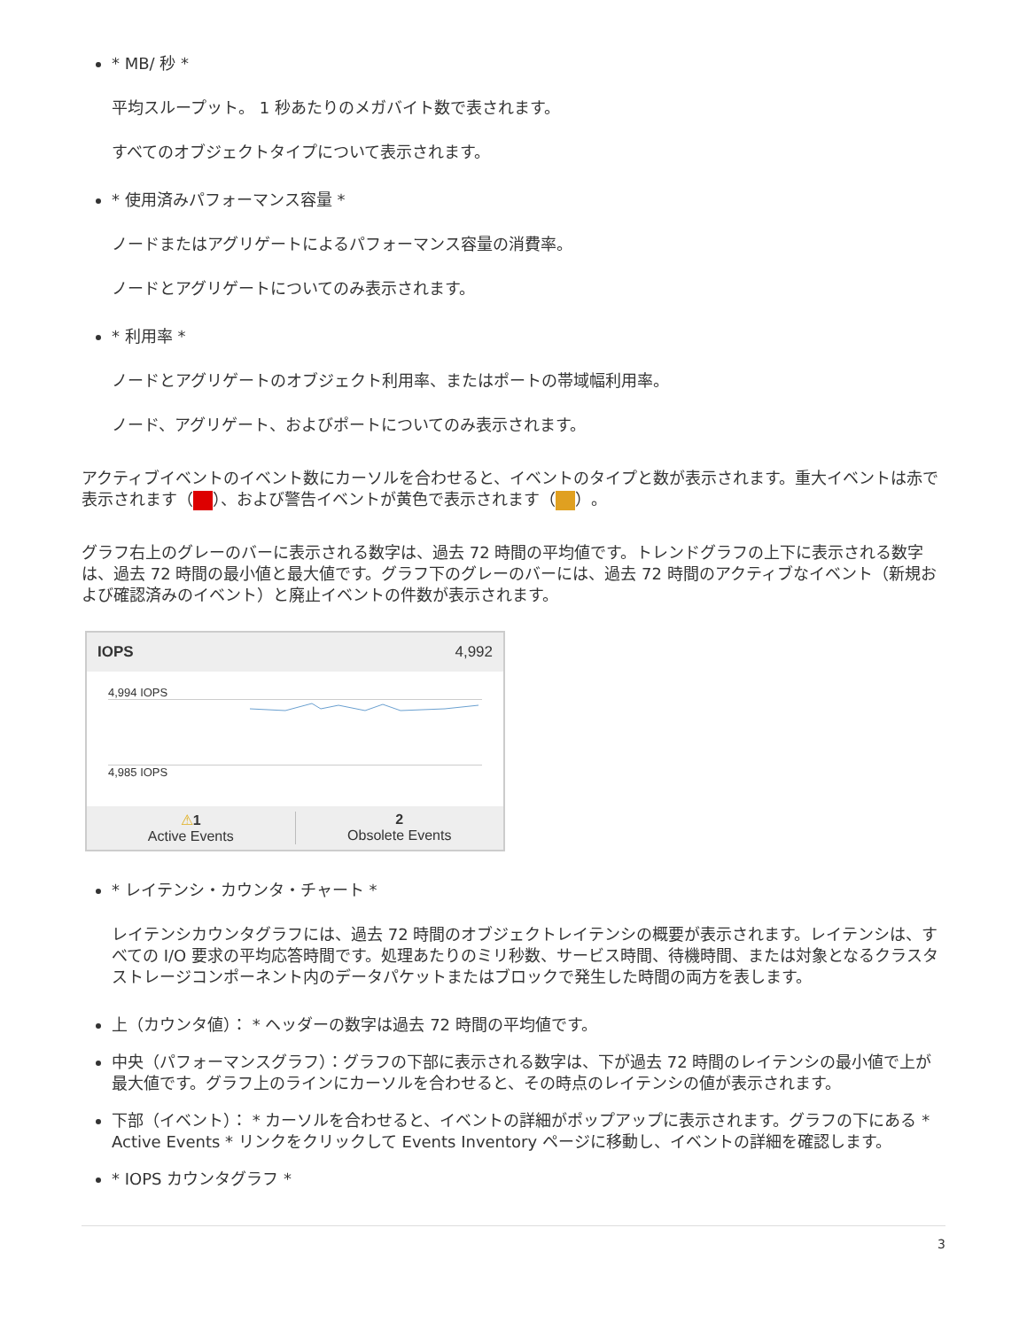* MB/ 秒 *
平均スループット。 1 秒あたりのメガバイト数で表されます。
すべてのオブジェクトタイプについて表示されます。
* 使用済みパフォーマンス容量 *
ノードまたはアグリゲートによるパフォーマンス容量の消費率。
ノードとアグリゲートについてのみ表示されます。
* 利用率 *
ノードとアグリゲートのオブジェクト利用率、またはポートの帯域幅利用率。
ノード、アグリゲート、およびポートについてのみ表示されます。
アクティブイベントのイベント数にカーソルを合わせると、イベントのタイプと数が表示されます。重大イベントは赤で表示されます（ ）、および警告イベントが黄色で表示されます（ ）。
グラフ右上のグレーのバーに表示される数字は、過去 72 時間の平均値です。トレンドグラフの上下に表示される数字は、過去 72 時間の最小値と最大値です。グラフ下のグレーのバーには、過去 72 時間のアクティブなイベント（新規および確認済みのイベント）と廃止イベントの件数が表示されます。
IOPS 4,992
4,994 IOPS
4,985 IOPS
⚠1
Active Events
2
Obsolete Events
* レイテンシ・カウンタ・チャート *
レイテンシカウンタグラフには、過去 72 時間のオブジェクトレイテンシの概要が表示されます。レイテンシは、すべての I/O 要求の平均応答時間です。処理あたりのミリ秒数、サービス時間、待機時間、または対象となるクラスタストレージコンポーネント内のデータパケットまたはブロックで発生した時間の両方を表します。
上（カウンタ値）： * ヘッダーの数字は過去 72 時間の平均値です。
中央（パフォーマンスグラフ）：グラフの下部に表示される数字は、下が過去 72 時間のレイテンシの最小値で上が最大値です。グラフ上のラインにカーソルを合わせると、その時点のレイテンシの値が表示されます。
下部（イベント）： * カーソルを合わせると、イベントの詳細がポップアップに表示されます。グラフの下にある * Active Events * リンクをクリックして Events Inventory ページに移動し、イベントの詳細を確認します。
* IOPS カウンタグラフ *
3